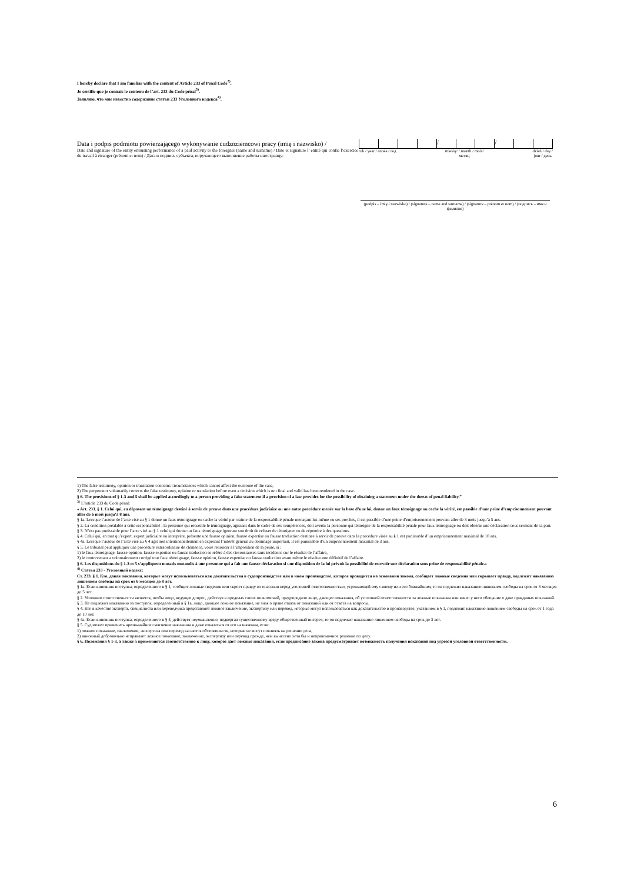I hereby declare that I am familiar with the content of Article 233 of Penal Code<sup>2)</sup>.
Je certifie que je connais le contenu de l’art. 233 du Code pénal<sup>3)</sup>.
Заявляю, что мне известно содержание статьи 233 Уголовного кодекса<sup>4)</sup>.
Data i podpis podmiotu powierzającego wykonywanie cudzoziemcowi pracy (imię i nazwisko) /
Date and signature of the entity entrusting performance of a paid activity to the foreigner (name and surname) / Date et signature l’ entité qui confie l’exercice du travail à étranger (prénom et nom) / Дата и подпись субъекта, поручающего выполнение работы иностранцу:
/ /
rok / year / année / год miesiąc / month / mois/
месяц
dzień / day /
jour / день
(podpis – imię i nazwisko) / (signature – name and surname) / (signature – prénom et nom) / (подпись – имя и фамилия)
1) The false testimony, opinion or translation concerns circumstances which cannot affect the outcome of the case,
2) The perpetrator voluntarily corrects the false testimony, opinion or translation before even a decision which is not final and valid has been rendered in the case.
§ 6. The provisions of § 1-3 and 5 shall be applied accordingly to a person providing a false statement if a provision of a law provides for the possibility of obtaining a statement under the threat of penal liability.”
<sup>3)</sup> L’article 233 du Code pénal:
« Art. 233. § 1. Celui qui, en déposant un témoignage destiné à servir de preuve dans une procédure judiciaire ou une autre procédure menée sur la base d’une loi, donne un faux témoignage ou cache la vérité, est passible d’une peine d’emprisonnement pouvant aller de 6 mois jusqu’à 8 ans.
§ 1a. Lorsque l’auteur de l’acte visé au § 1 donne un faux témoignage ou cache la vérité par crainte de la responsabilité pénale menaçant lui-même ou ses proches, il est passible d’une peine d’emprisonnement pouvant aller de 3 mois jusqu’à 5 ans.
§ 2. La condition préalable à cette responsabilité : la personne qui recueille le témoignage, agissant dans le cadre de ses compétences, doit avertir la personne qui témoigne de la responsabilité pénale pour faux témoignage ou doit obtenir une déclaration sous serment de sa part.
§ 3. N’est pas punissable pour l’acte visé au § 1 celui qui donne un faux témoignage ignorant son droit de refuser de témoigner ou de répondre à des questions.
§ 4. Celui qui, en tant qu’expert, expert judiciaire ou interprète, présente une fausse opinion, fausse expertise ou fausse traduction destinée à servir de preuve dans la procédure visée au § 1 est punissable d’un emprisonnement maximal de 10 ans.
§ 4a. Lorsque l’auteur de l’acte visé au § 4 agit non intentionnellement en exposant l’intérêt général au dommage important, il est punissable d’un emprisonnement maximal de 3 ans.
§ 5. Le tribunal peut appliquer une procédure extraordinaire de clémence, voire renoncer à l’imposition de la peine, si :
1) le faux témoignage, fausse opinion, fausse expertise ou fausse traduction se réfère à des circonstances sans incidence sur le résultat de l’affaire,
2) le contrevenant a volontairement corrigé tout faux témoignage, fausse opinion, fausse expertise ou fausse traduction avant même le résultat non définitif de l’affaire.
§ 6. Les dispositions du § 1-3 et 5 s’appliquent mutatis mutandis à une personne qui a fait une fausse déclaration si une disposition de la loi prévoit la possibilité de recevoir une déclaration sous peine de responsabilité pénale.»
<sup>4)</sup> Статья 233 - Уголовный кодекс:
Ст. 233. § 1. Кто, давая показания, которые могут использоваться как доказательства в судопроизводстве или в ином производстве, которое проводится на основании закона, сообщает ложные сведения или скрывает правду, подлежит наказанию лишением свободы на срок от 6 месяцев до 8 лет.
§ 1a. Если виновник поступка, определенного в § 1, сообщит ложные сведения или скроет правду из опасения перед уголовной ответственностью, угрожающей ему самому или его ближайшим, то он подлежит наказанию лишением свободы на срок от 3 месяцев до 5 лет.
§ 2. Условием ответственности является, чтобы лицо, ведущее допрос, действуя в пределах своих полномочий, предупредило лицо, дающее показания, об уголовной ответственности за ложные показания или взяло у него обещание о даче правдивых показаний.
§ 3. Не подлежит наказанию за поступок, определенный в § 1а, лицо, дающее ложное показание, не зная о праве отказа от показаний или от ответа на вопросы.
§ 4. Кто в качестве эксперта, специалиста или переводчика представляет ложное заключение, экспертизу или перевод, которые могут использоваться как доказательство в производстве, указанном в § 1, подлежит наказанию лишением свободы на срок от 1 года до 10 лет.
§ 4a. Если виновник поступка, определенного в § 4, действует неумышленно, подвергая существенному вреду общественный интерес, то он подлежит наказанию лишением свободы на срок до 3 лет.
§ 5. Суд может применить чрезвычайное смягчение наказания и даже отказаться от его назначения, если:
1) ложное показание, заключение, экспертиза или перевод касаются обстоятельств, которые не могут повлиять на решение дела,
2) виновный добровольно исправляет ложное показание, заключение, экспертизу или перевод прежде, чем вынесено хотя бы и неправомочное решение по делу.
§ 6. Положения § 1-3, а также 5 применяются соответственно к лицу, которое дает ложные показания, если предписание закона предусматривает возможность получения показаний под угрозой уголовной ответственности.
6